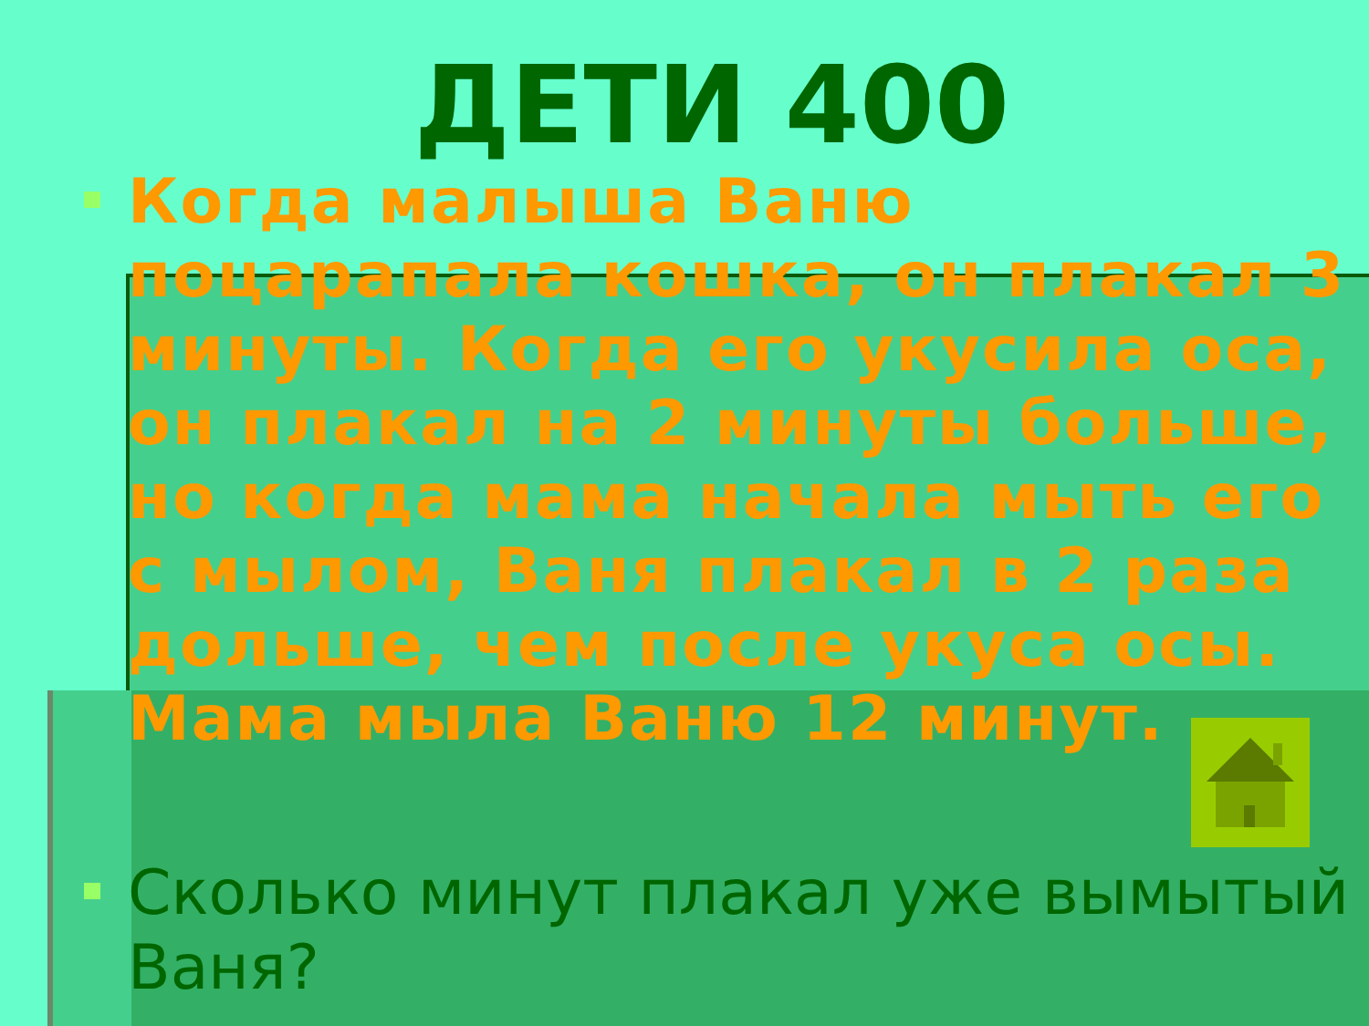ДЕТИ 400
Когда малыша Ваню поцарапала кошка, он плакал 3 минуты. Когда его укусила оса, он плакал на 2 минуты больше, но когда мама начала мыть его с мылом, Ваня плакал в 2 раза дольше, чем после укуса осы. Мама мыла Ваню 12 минут.
Сколько минут плакал уже вымытый Ваня?